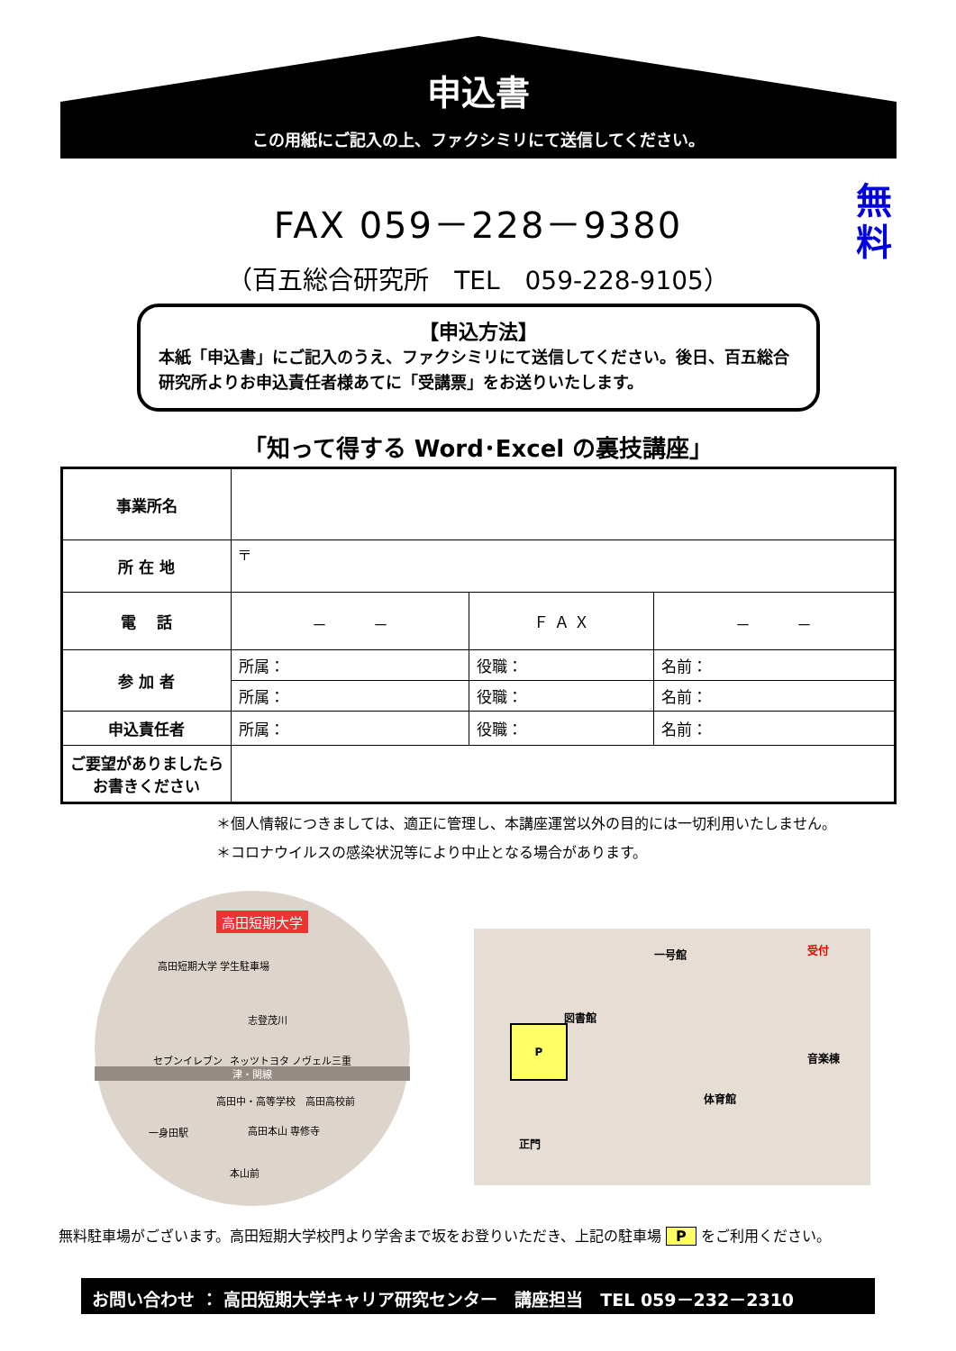申込書
この用紙にご記入の上、ファクシミリにて送信してください。
無料
FAX 059－228－9380
（百五総合研究所　TEL　059-228-9105）
【申込方法】
本紙「申込書」にご記入のうえ、ファクシミリにて送信してください。後日、百五総合研究所よりお申込責任者様あてに「受講票」をお送りいたします。
「知って得する Word･Excel の裏技講座」
| 事業所名 | | | |
| 所 在 地 | 〒 | | |
| 電 話 | － － | Ｆ Ａ Ｘ | － － |
| 参 加 者 | 所属： | 役職： | 名前： |
| | 所属： | 役職： | 名前： |
| 申込責任者 | 所属： | 役職： | 名前： |
| ご要望がありましたらお書きください | | | |
＊個人情報につきましては、適正に管理し、本講座運営以外の目的には一切利用いたしません。
＊コロナウイルスの感染状況等により中止となる場合があります。
高田短期大学
高田短期大学 学生駐車場
志登茂川
セブンイレブン ネッツトヨタ ノヴェル三重
津・関線
高田中・高等学校　高田高校前
高田本山 専修寺
一身田駅
本山前
一号館 受付
図書館
P
音楽棟
体育館
正門
無料駐車場がございます。高田短期大学校門より学舎まで坂をお登りいただき、上記の駐車場 P をご利用ください。
お問い合わせ ： 高田短期大学キャリア研究センター　講座担当　TEL 059－232－2310